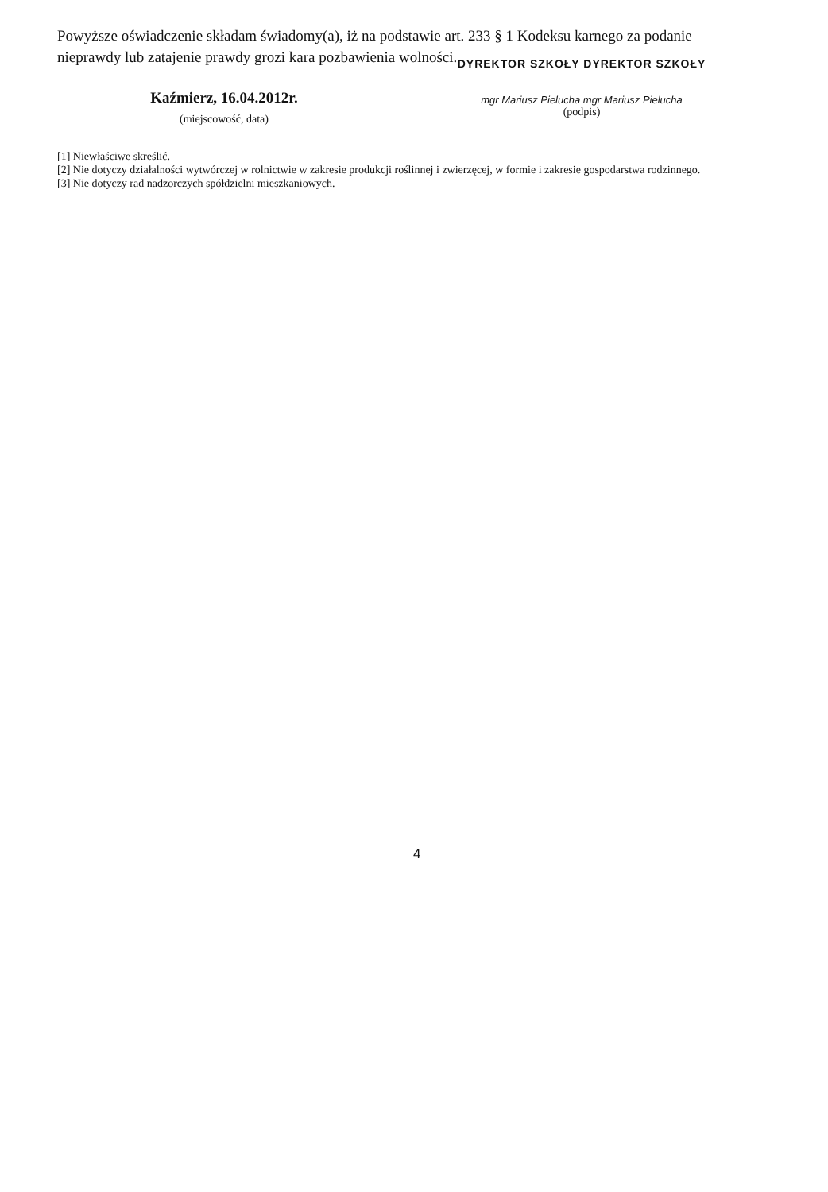Powyższe oświadczenie składam świadomy(a), iż na podstawie art. 233 § 1 Kodeksu karnego za podanie nieprawdy lub zatajenie prawdy grozi kara pozbawienia wolności.
Kaźmierz, 16.04.2012r.
(miejscowość, data)
DYREKTOR SZKOŁY DYREKTOR SZKOŁY
mgr Mariusz Pielucha mgr Mariusz Pielucha
(podpis)
[1] Niewłaściwe skreślić.
[2] Nie dotyczy działalności wytwórczej w rolnictwie w zakresie produkcji roślinnej i zwierzęcej, w formie i zakresie gospodarstwa rodzinnego.
[3] Nie dotyczy rad nadzorczych spółdzielni mieszkaniowych.
4